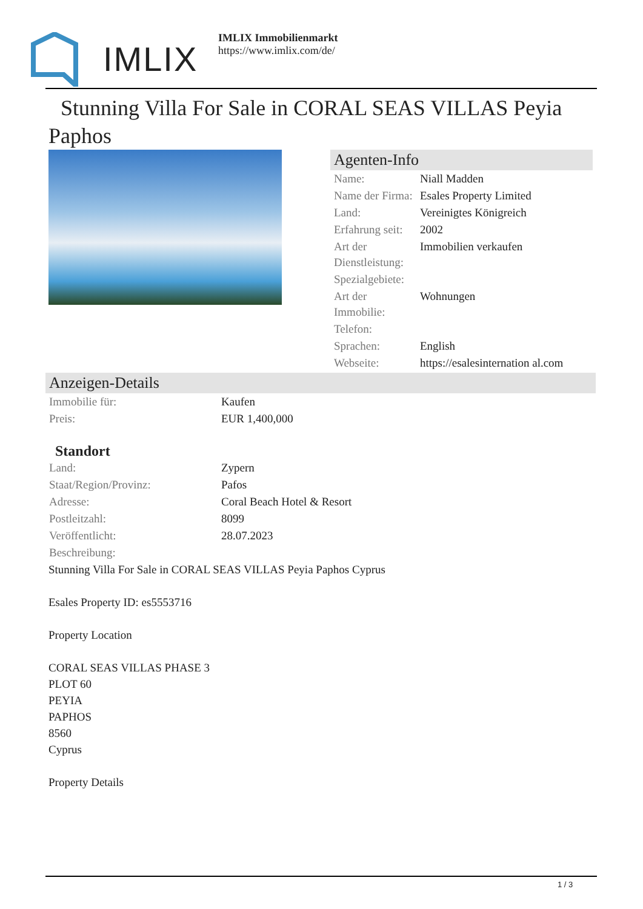IMLIX
IMLIX Immobilienmarkt
https://www.imlix.com/de/
Stunning Villa For Sale in CORAL SEAS VILLAS Peyia Paphos
Agenten-Info
| Name: | Niall Madden |
| Name der Firma: | Esales Property Limited |
| Land: | Vereinigtes Königreich |
| Erfahrung seit: | 2002 |
| Art der Dienstleistung: | Immobilien verkaufen |
| Spezialgebiete: | |
| Art der Immobilie: | Wohnungen |
| Telefon: | |
| Sprachen: | English |
| Webseite: | https://esalesinternation al.com |
Anzeigen-Details
| Immobilie für: | Kaufen |
| Preis: | EUR 1,400,000 |
Standort
| Land: | Zypern |
| Staat/Region/Provinz: | Pafos |
| Adresse: | Coral Beach Hotel & Resort |
| Postleitzahl: | 8099 |
| Veröffentlicht: | 28.07.2023 |
| Beschreibung: | |
Stunning Villa For Sale in CORAL SEAS VILLAS Peyia Paphos Cyprus
Esales Property ID: es5553716
Property Location
CORAL SEAS VILLAS PHASE 3
PLOT 60
PEYIA
PAPHOS
8560
Cyprus
Property Details
1 / 3